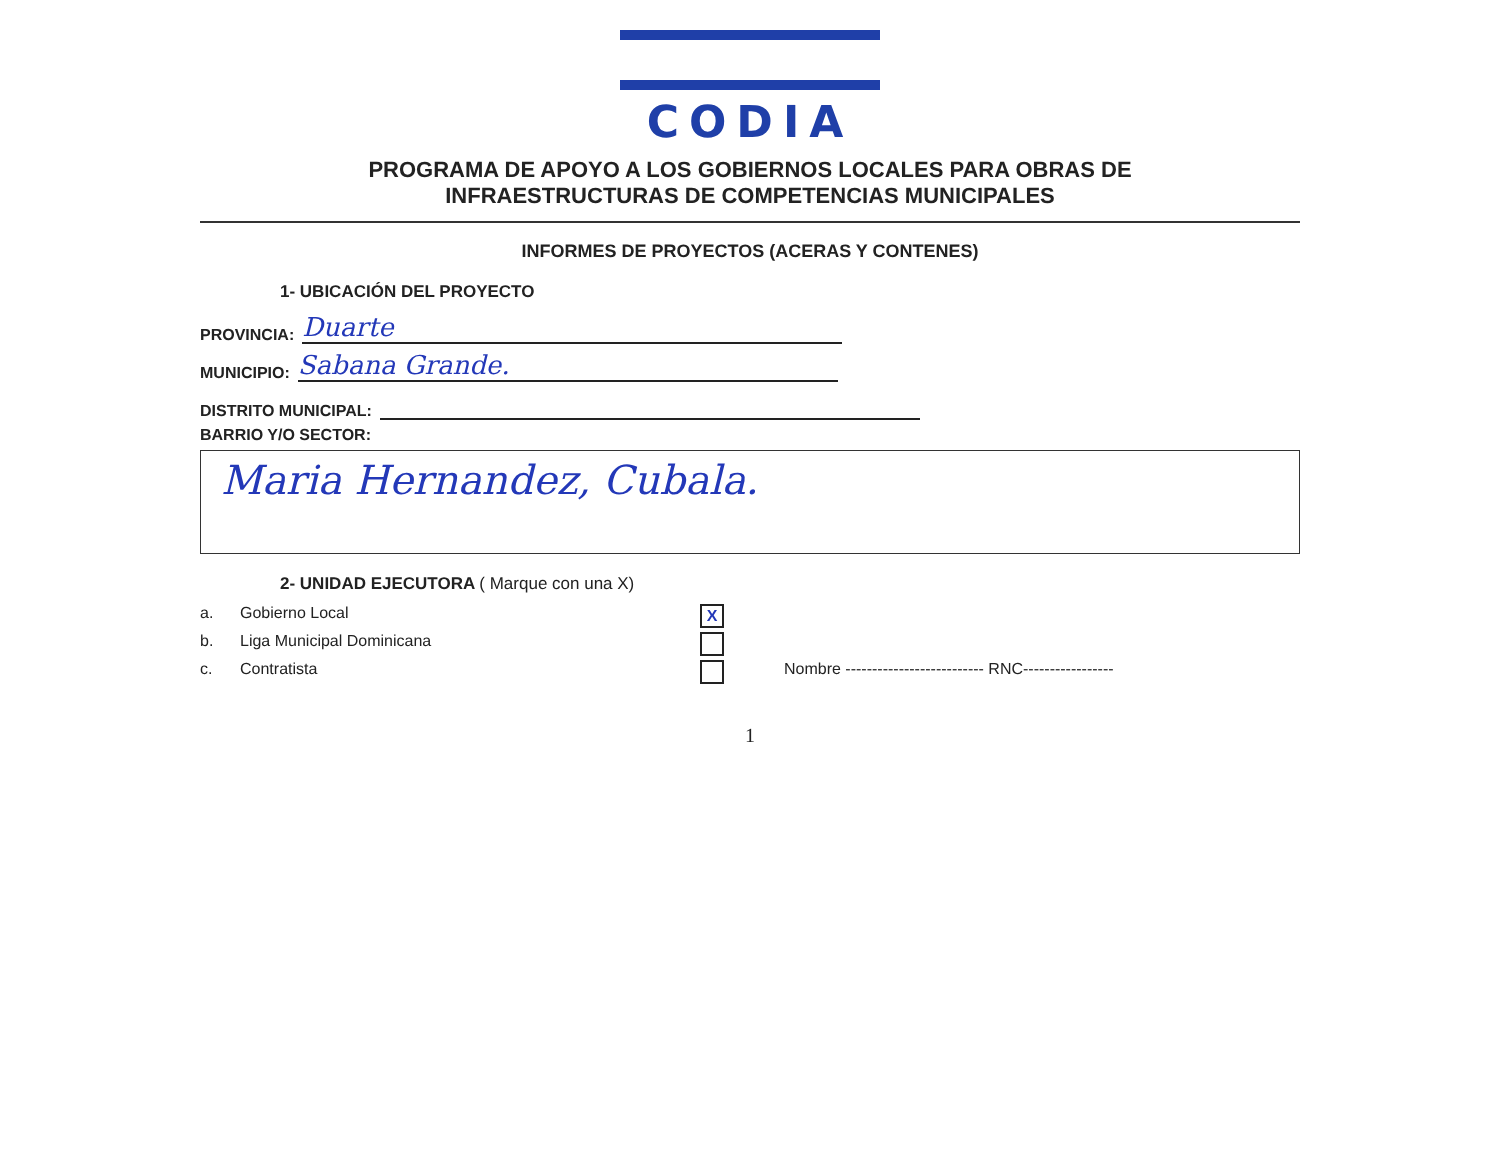CODIA
PROGRAMA DE APOYO A LOS GOBIERNOS LOCALES PARA OBRAS DE
INFRAESTRUCTURAS DE COMPETENCIAS MUNICIPALES
INFORMES DE PROYECTOS (ACERAS Y CONTENES)
1- UBICACIÓN DEL PROYECTO
PROVINCIA: Duarte
MUNICIPIO: Sabana Grande.
DISTRITO MUNICIPAL:
BARRIO Y/O SECTOR:
Maria Hernandez, Cubala.
2- UNIDAD EJECUTORA ( Marque con una X)
a. Gobierno Local X
b. Liga Municipal Dominicana
c. Contratista Nombre -------------------------- RNC-----------------
1